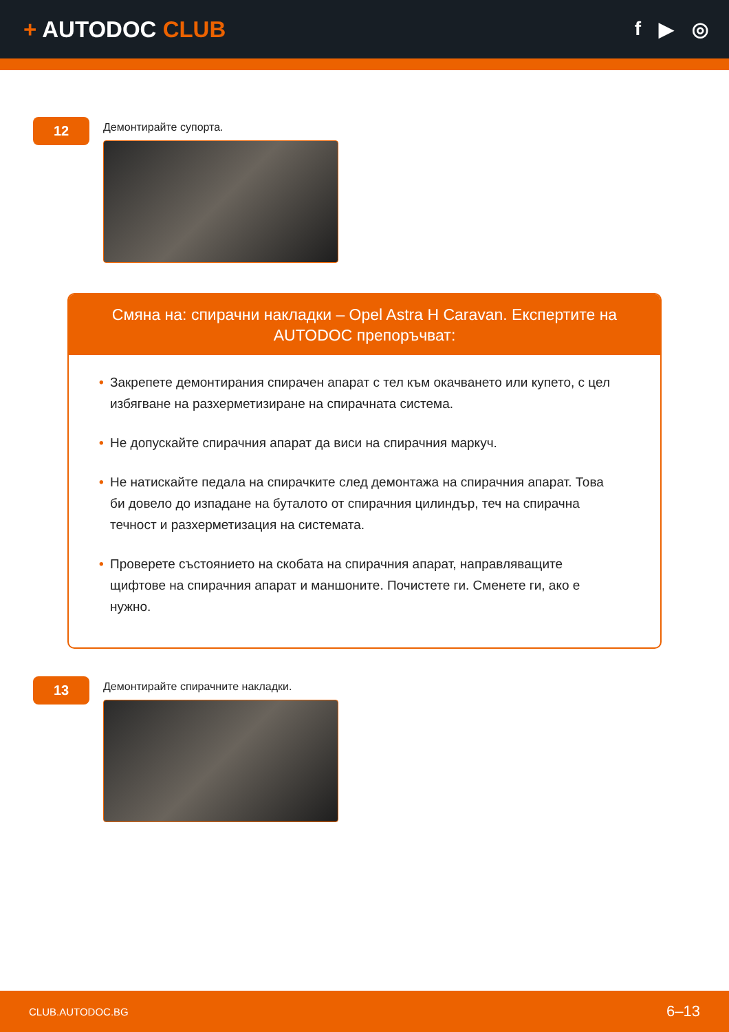+ AUTODOC CLUB
f ▶ ◎
12
Демонтирайте супорта.
Смяна на: спирачни накладки – Opel Astra H Caravan. Експертите на AUTODOC препоръчват:
• Закрепете демонтирания спирачен апарат с тел към окачването или купето, с цел избягване на разхерметизиране на спирачната система.
• Не допускайте спирачния апарат да виси на спирачния маркуч.
• Не натискайте педала на спирачките след демонтажа на спирачния апарат. Това би довело до изпадане на буталото от спирачния цилиндър, теч на спирачна течност и разхерметизация на системата.
• Проверете състоянието на скобата на спирачния апарат, направляващите щифтове на спирачния апарат и маншоните. Почистете ги. Сменете ги, ако е нужно.
13
Демонтирайте спирачните накладки.
CLUB.AUTODOC.BG 6–13